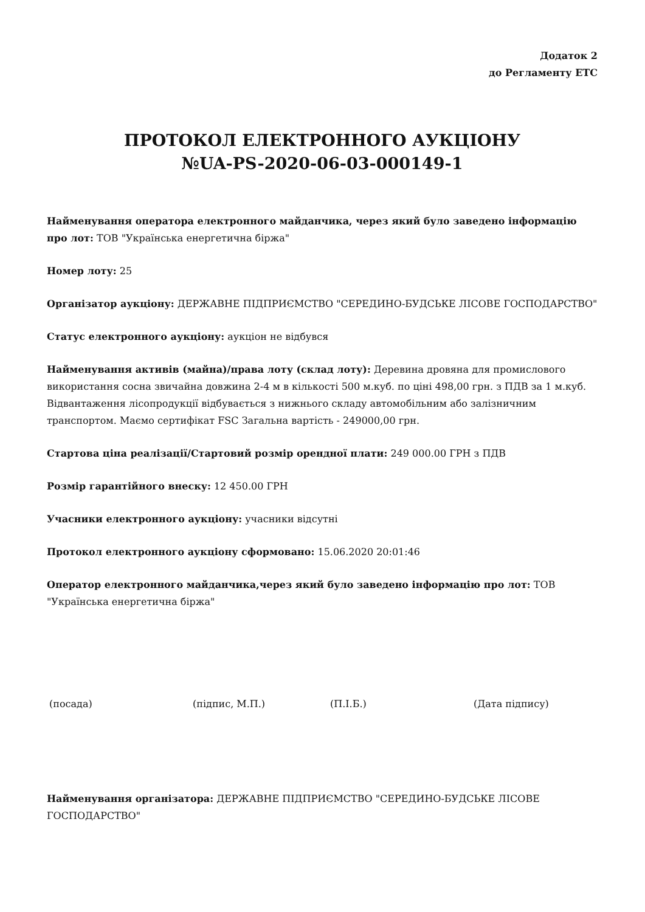Додаток 2
до Регламенту ЕТС
ПРОТОКОЛ ЕЛЕКТРОННОГО АУКЦІОНУ
№UA-PS-2020-06-03-000149-1
Найменування оператора електронного майданчика, через який було заведено інформацію про лот: ТОВ "Українська енергетична біржа"
Номер лоту: 25
Організатор аукціону: ДЕРЖАВНЕ ПІДПРИЄМСТВО "СЕРЕДИНО-БУДСЬКЕ ЛІСОВЕ ГОСПОДАРСТВО"
Статус електронного аукціону: аукціон не відбувся
Найменування активів (майна)/права лоту (склад лоту): Деревина дровяна для промислового використання сосна звичайна довжина 2-4 м в кількості 500 м.куб. по ціні 498,00 грн. з ПДВ за 1 м.куб. Відвантаження лісопродукції відбувається з нижнього складу автомобільним або залізничним транспортом. Маємо сертифікат FSC Загальна вартість - 249000,00 грн.
Стартова ціна реалізації/Стартовий розмір орендної плати: 249 000.00 ГРН з ПДВ
Розмір гарантійного внеску: 12 450.00 ГРН
Учасники електронного аукціону: учасники відсутні
Протокол електронного аукціону сформовано: 15.06.2020 20:01:46
Оператор електронного майданчика,через який було заведено інформацію про лот: ТОВ "Українська енергетична біржа"
(посада) (підпис, М.П.) (П.І.Б.) (Дата підпису)
Найменування організатора: ДЕРЖАВНЕ ПІДПРИЄМСТВО "СЕРЕДИНО-БУДСЬКЕ ЛІСОВЕ ГОСПОДАРСТВО"